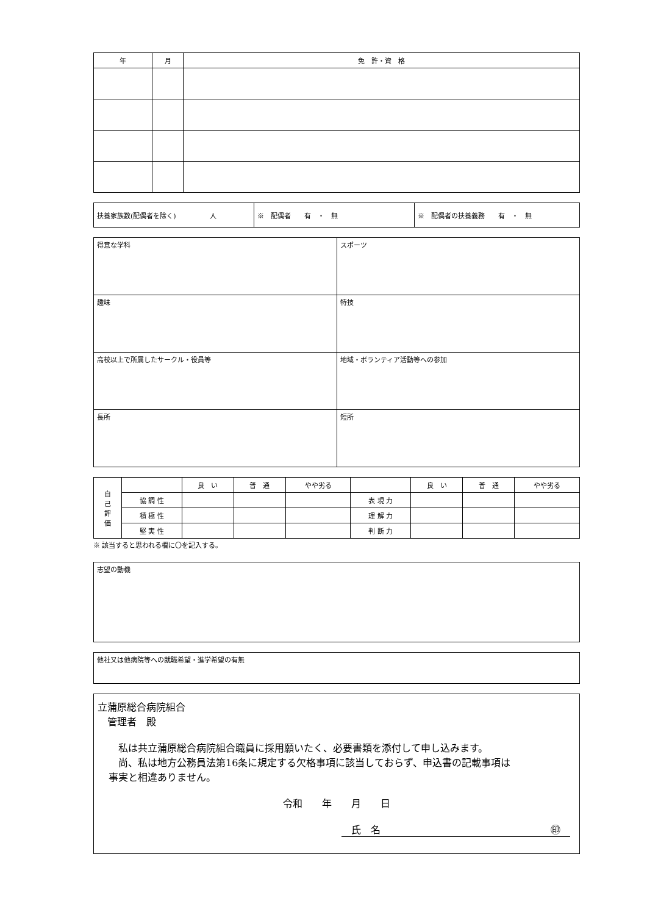| 年 | 月 | 免 許・資 格 |
| --- | --- | --- |
| 扶養家族数(配偶者を除く) 人 | ※ 配偶者 有 ・ 無 | ※ 配偶者の扶養義務 有 ・ 無 |
| 得意な学科 | スポーツ |
| 趣味 | 特技 |
| 高校以上で所属したサークル・役員等 | 地域・ボランティア活動等への参加 |
| 長所 | 短所 |
| 自 己 評 価 | | 良 い | 普 通 | やや劣る | | 良 い | 普 通 | やや劣る |
| | 協 調 性 | | | | 表 現 力 | | | |
| | 積 極 性 | | | | 理 解 力 | | | |
| | 堅 実 性 | | | | 判 断 力 | | | |
※ 該当すると思われる欄に〇を記入する。
志望の動機
他社又は他病院等への就職希望・進学希望の有無
立蒲原総合病院組合
　管理者　殿
　私は共立蒲原総合病院組合職員に採用願いたく、必要書類を添付して申し込みます。
　尚、私は地方公務員法第16条に規定する欠格事項に該当しておらず、申込書の記載事項は
事実と相違ありません。
令和　　年　　月　　日
　氏　名 ㊞